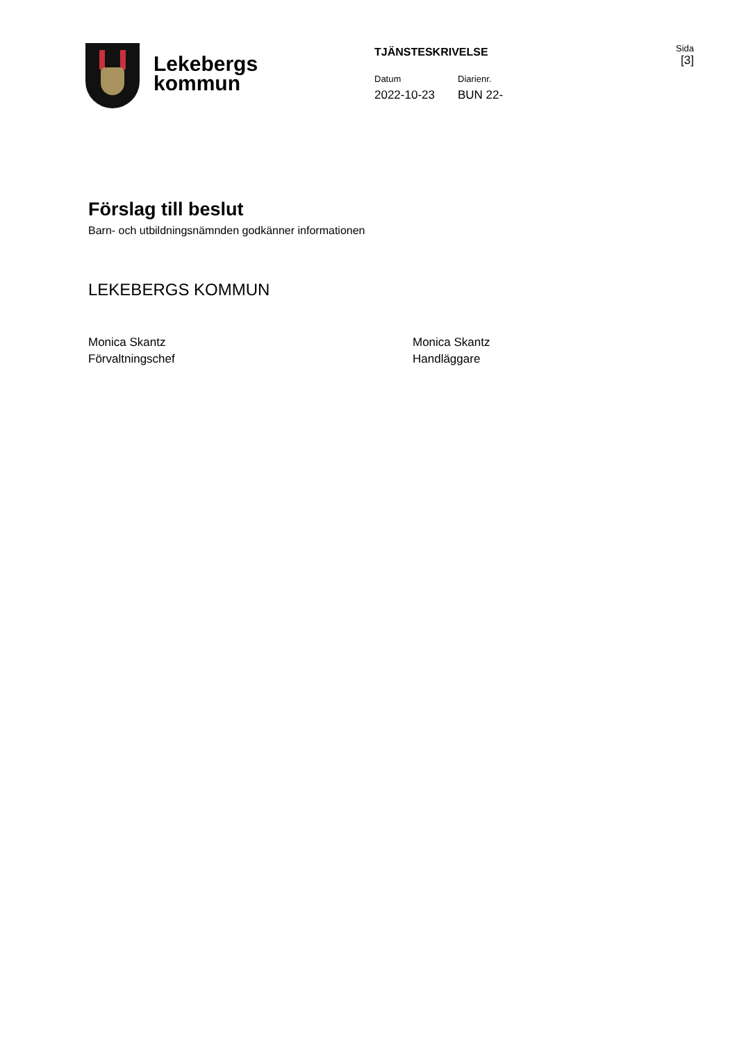Lekebergs
kommun
TJÄNSTESKRIVELSE
Datum
2022-10-23
Diarienr.
BUN 22-
Sida
[3]
Förslag till beslut
Barn- och utbildningsnämnden godkänner informationen
LEKEBERGS KOMMUN
Monica Skantz
Förvaltningschef
Monica Skantz
Handläggare